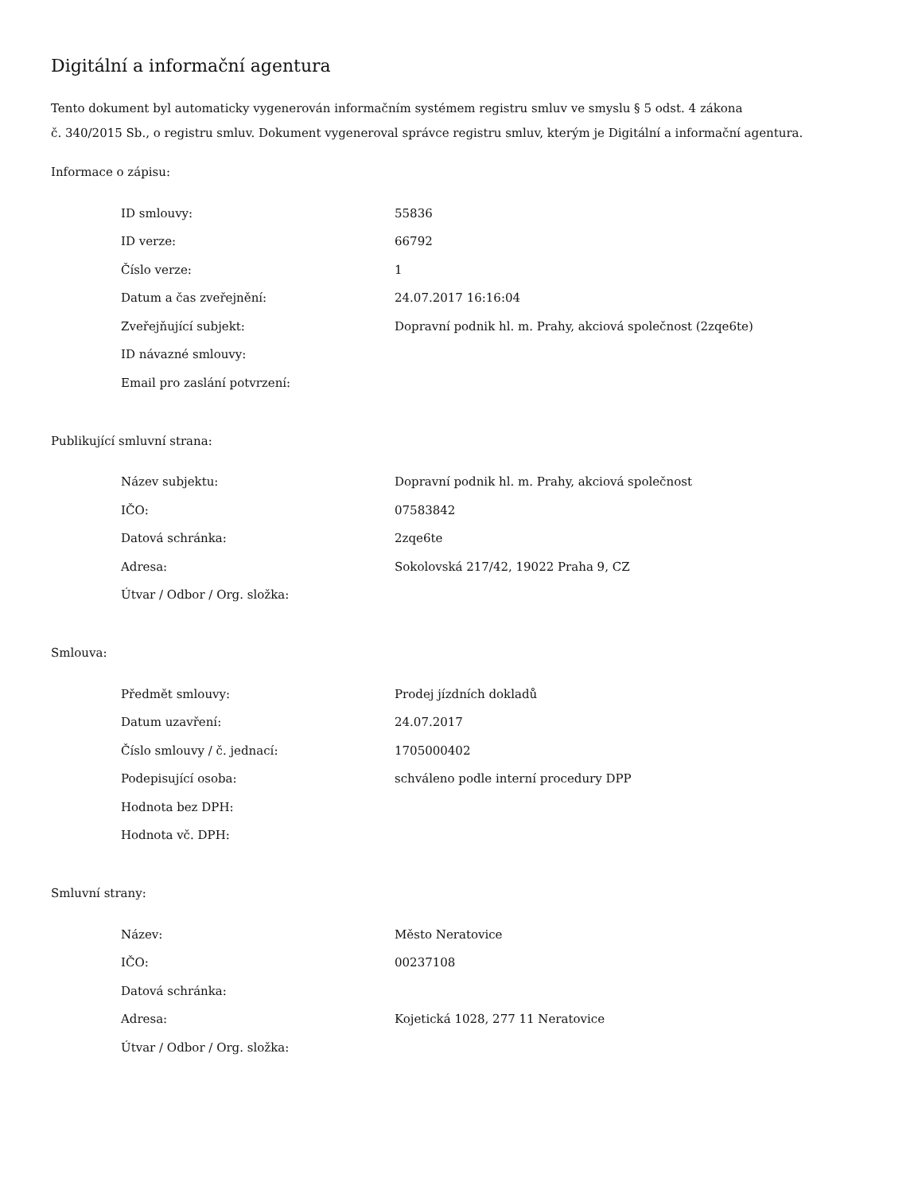Digitální a informační agentura
Tento dokument byl automaticky vygenerován informačním systémem registru smluv ve smyslu § 5 odst. 4 zákona
č. 340/2015 Sb., o registru smluv. Dokument vygeneroval správce registru smluv, kterým je Digitální a informační agentura.
Informace o zápisu:
| ID smlouvy: | 55836 |
| ID verze: | 66792 |
| Číslo verze: | 1 |
| Datum a čas zveřejnění: | 24.07.2017 16:16:04 |
| Zveřejňující subjekt: | Dopravní podnik hl. m. Prahy, akciová společnost (2zqe6te) |
| ID návazné smlouvy: | |
| Email pro zaslání potvrzení: | |
Publikující smluvní strana:
| Název subjektu: | Dopravní podnik hl. m. Prahy, akciová společnost |
| IČO: | 07583842 |
| Datová schránka: | 2zqe6te |
| Adresa: | Sokolovská 217/42, 19022 Praha 9, CZ |
| Útvar / Odbor / Org. složka: | |
Smlouva:
| Předmět smlouvy: | Prodej jízdních dokladů |
| Datum uzavření: | 24.07.2017 |
| Číslo smlouvy / č. jednací: | 1705000402 |
| Podepisující osoba: | schváleno podle interní procedury DPP |
| Hodnota bez DPH: | |
| Hodnota vč. DPH: | |
Smluvní strany:
| Název: | Město Neratovice |
| IČO: | 00237108 |
| Datová schránka: | |
| Adresa: | Kojetická 1028, 277 11 Neratovice |
| Útvar / Odbor / Org. složka: | |